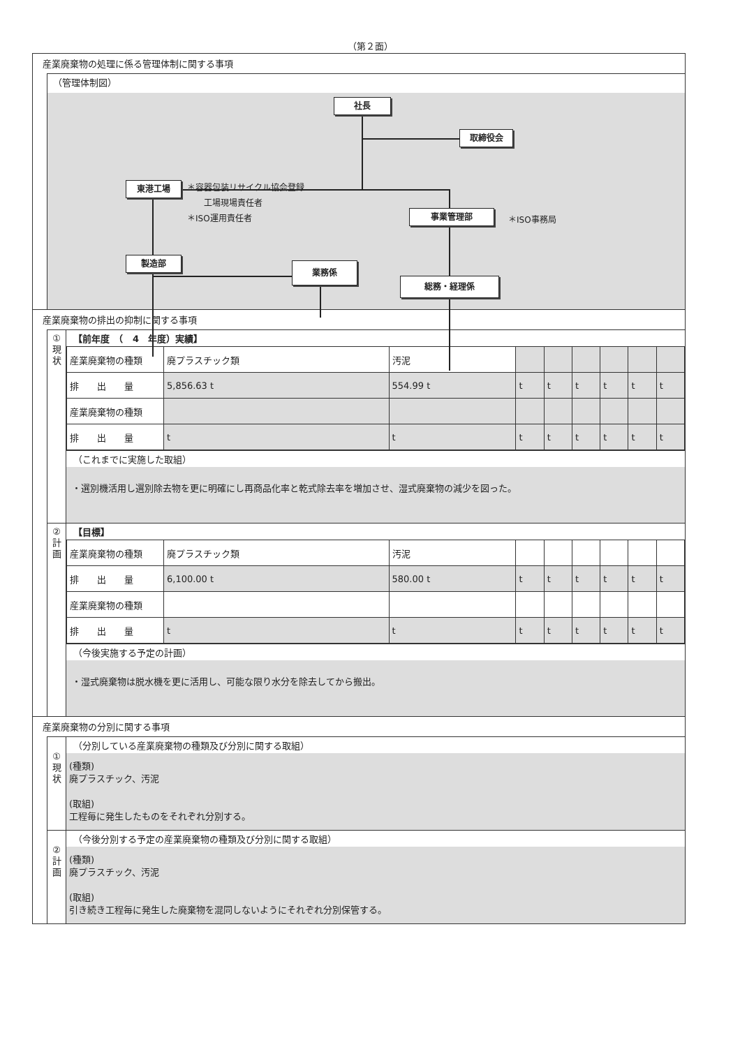（第２面）
産業廃棄物の処理に係る管理体制に関する事項
（管理体制図）
社長
取締役会
東港工場
＊容器包装リサイクル協会登録
　　工場現場責任者
＊ISO運用責任者
事業管理部 ＊ISO事務局
製造部
業務係
総務・経理係
産業廃棄物の排出の抑制に関する事項
①
現
状
【前年度　（　4　年度）実績】
| 産業廃棄物の種類 | 廃プラスチック類 | 汚泥 | | | | | | |
| 排 出 量 | 5,856.63 t | 554.99 t | t | t | t | t | t | t |
| 産業廃棄物の種類 | | | | | | | | |
| 排 出 量 | t | t | t | t | t | t | t | t |
（これまでに実施した取組）
・選別機活用し選別除去物を更に明確にし再商品化率と乾式除去率を増加させ、湿式廃棄物の減少を図った。
②
計
画
【目標】
| 産業廃棄物の種類 | 廃プラスチック類 | 汚泥 | | | | | | |
| 排 出 量 | 6,100.00 t | 580.00 t | t | t | t | t | t | t |
| 産業廃棄物の種類 | | | | | | | | |
| 排 出 量 | t | t | t | t | t | t | t | t |
（今後実施する予定の計画）
・湿式廃棄物は脱水機を更に活用し、可能な限り水分を除去してから搬出。
産業廃棄物の分別に関する事項
①
現
状
（分別している産業廃棄物の種類及び分別に関する取組）
(種類)
廃プラスチック、汚泥
(取組)
工程毎に発生したものをそれぞれ分別する。
②
計
画
（今後分別する予定の産業廃棄物の種類及び分別に関する取組）
(種類)
廃プラスチック、汚泥
(取組)
引き続き工程毎に発生した廃棄物を混同しないようにそれぞれ分別保管する。